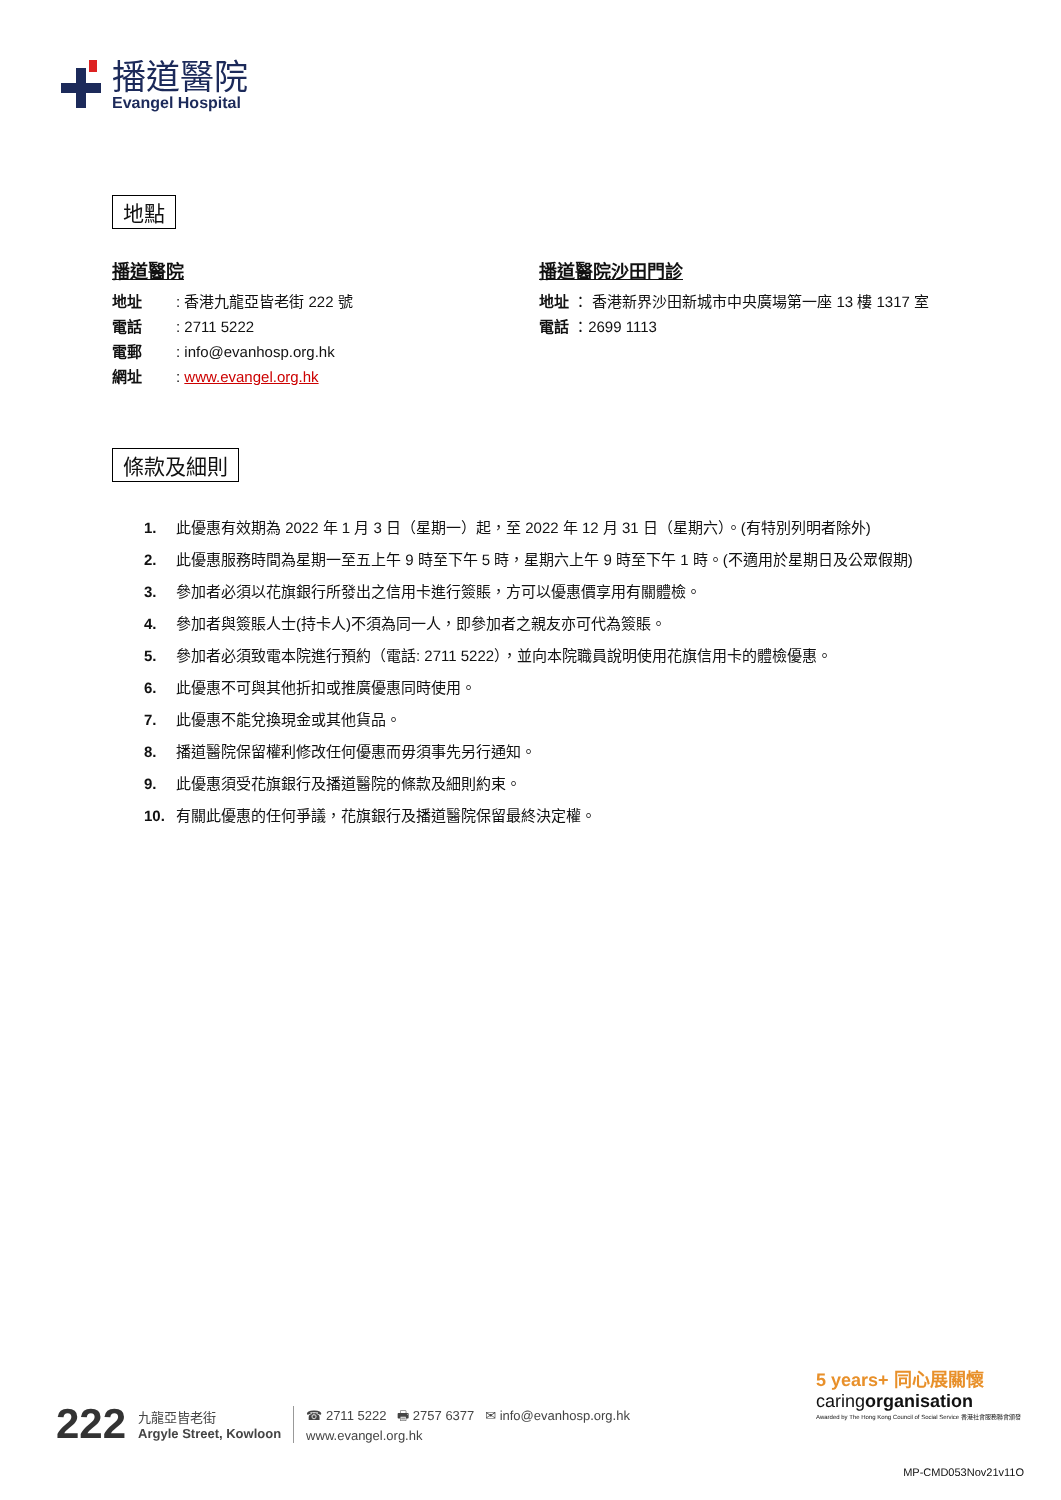播道醫院
Evangel Hospital
地點
播道醫院
地址: 香港九龍亞皆老街 222 號
電話: 2711 5222
電郵: info@evanhosp.org.hk
網址: www.evangel.org.hk
播道醫院沙田門診
地址 ： 香港新界沙田新城市中央廣場第一座 13 樓 1317 室
電話 ：2699 1113
條款及細則
1. 此優惠有效期為 2022 年 1 月 3 日（星期一）起，至 2022 年 12 月 31 日（星期六）。(有特別列明者除外)
2. 此優惠服務時間為星期一至五上午 9 時至下午 5 時，星期六上午 9 時至下午 1 時。(不適用於星期日及公眾假期)
3. 參加者必須以花旗銀行所發出之信用卡進行簽賬，方可以優惠價享用有關體檢。
4. 參加者與簽賬人士(持卡人)不須為同一人，即參加者之親友亦可代為簽賬。
5. 參加者必須致電本院進行預約（電話: 2711 5222），並向本院職員說明使用花旗信用卡的體檢優惠。
6. 此優惠不可與其他折扣或推廣優惠同時使用。
7. 此優惠不能兌換現金或其他貨品。
8. 播道醫院保留權利修改任何優惠而毋須事先另行通知。
9. 此優惠須受花旗銀行及播道醫院的條款及細則約束。
10. 有關此優惠的任何爭議，花旗銀行及播道醫院保留最終決定權。
222
九龍亞皆老街
Argyle Street, Kowloon
☎ 2711 5222 🖶 2757 6377 ✉ info@evanhosp.org.hk
www.evangel.org.hk
5 years+ 同心展關懷
caringorganisation
Awarded by The Hong Kong Council of Social Service 香港社會服務聯會頒發
MP-CMD053Nov21v11O